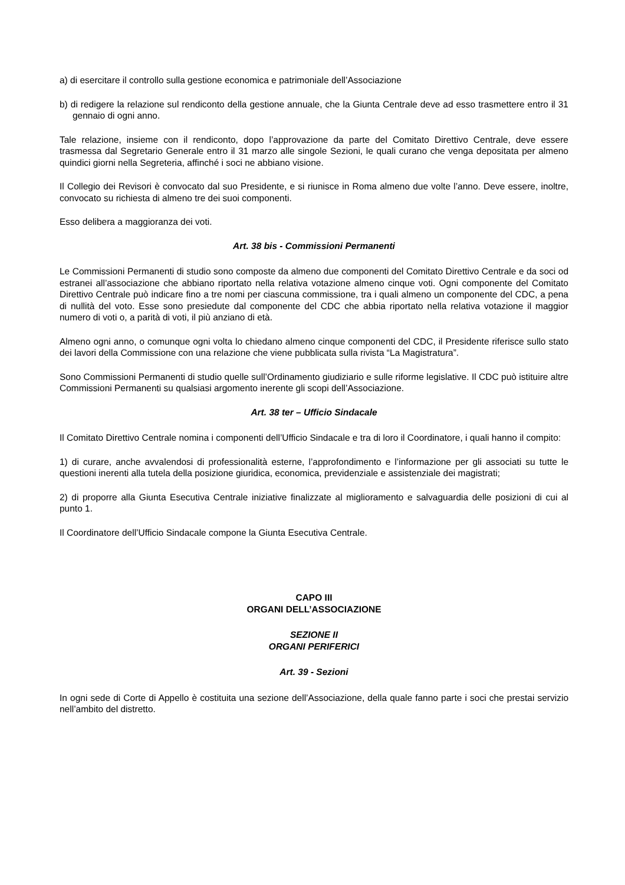a) di esercitare il controllo sulla gestione economica e patrimoniale dell’Associazione
b) di redigere la relazione sul rendiconto della gestione annuale, che la Giunta Centrale deve ad esso trasmettere entro il 31 gennaio di ogni anno.
Tale relazione, insieme con il rendiconto, dopo l’approvazione da parte del Comitato Direttivo Centrale, deve essere trasmessa dal Segretario Generale entro il 31 marzo alle singole Sezioni, le quali curano che venga depositata per almeno quindici giorni nella Segreteria, affinché i soci ne abbiano visione.
Il Collegio dei Revisori è convocato dal suo Presidente, e si riunisce in Roma almeno due volte l’anno. Deve essere, inoltre, convocato su richiesta di almeno tre dei suoi componenti.
Esso delibera a maggioranza dei voti.
Art. 38 bis - Commissioni Permanenti
Le Commissioni Permanenti di studio sono composte da almeno due componenti del Comitato Direttivo Centrale e da soci od estranei all’associazione che abbiano riportato nella relativa votazione almeno cinque voti. Ogni componente del Comitato Direttivo Centrale può indicare fino a tre nomi per ciascuna commissione, tra i quali almeno un componente del CDC, a pena di nullità del voto. Esse sono presiedute dal componente del CDC che abbia riportato nella relativa votazione il maggior numero di voti o, a parità di voti, il più anziano di età.
Almeno ogni anno, o comunque ogni volta lo chiedano almeno cinque componenti del CDC, il Presidente riferisce sullo stato dei lavori della Commissione con una relazione che viene pubblicata sulla rivista “La Magistratura”.
Sono Commissioni Permanenti di studio quelle sull’Ordinamento giudiziario e sulle riforme legislative. Il CDC può istituire altre Commissioni Permanenti su qualsiasi argomento inerente gli scopi dell’Associazione.
Art. 38 ter – Ufficio Sindacale
Il Comitato Direttivo Centrale nomina i componenti dell’Ufficio Sindacale e tra di loro il Coordinatore, i quali hanno il compito:
1) di curare, anche avvalendosi di professionalità esterne, l’approfondimento e l’informazione per gli associati su tutte le questioni inerenti alla tutela della posizione giuridica, economica, previdenziale e assistenziale dei magistrati;
2) di proporre alla Giunta Esecutiva Centrale iniziative finalizzate al miglioramento e salvaguardia delle posizioni di cui al punto 1.
Il Coordinatore dell’Ufficio Sindacale compone la Giunta Esecutiva Centrale.
CAPO III
ORGANI DELL’ASSOCIAZIONE
SEZIONE II
ORGANI PERIFERICI
Art. 39 - Sezioni
In ogni sede di Corte di Appello è costituita una sezione dell’Associazione, della quale fanno parte i soci che prestai servizio nell’ambito del distretto.